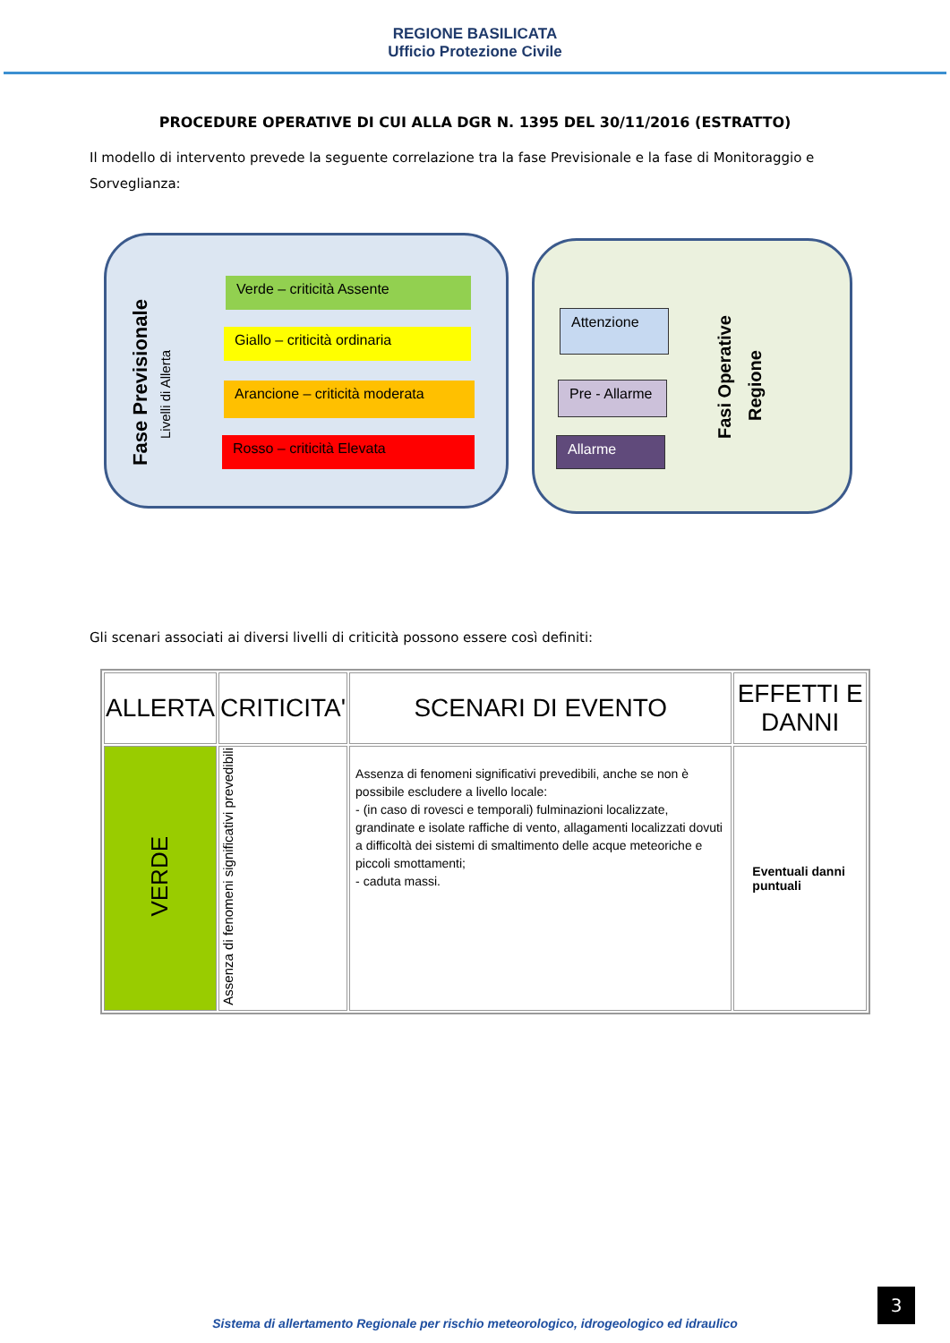REGIONE BASILICATA
Ufficio Protezione Civile
PROCEDURE OPERATIVE DI CUI ALLA DGR N. 1395 DEL 30/11/2016 (ESTRATTO)
Il modello di intervento prevede la seguente correlazione tra la fase Previsionale e la fase di Monitoraggio e Sorveglianza:
Fase Previsionale
Livelli di Allerta
Verde – criticità Assente
Giallo – criticità ordinaria
Arancione – criticità moderata
Rosso – criticità Elevata
Attenzione
Pre - Allarme
Allarme
Fasi Operative
Regione
Gli scenari associati ai diversi livelli di criticità possono essere così definiti:
| ALLERTA | CRITICITA' | SCENARI DI EVENTO | EFFETTI E DANNI |
| --- | --- | --- | --- |
| VERDE | Assenza di fenomeni significativi prevedibili | Assenza di fenomeni significativi prevedibili, anche se non è possibile escludere a livello locale: - (in caso di rovesci e temporali) fulminazioni localizzate, grandinate e isolate raffiche di vento, allagamenti localizzati dovuti a difficoltà dei sistemi di smaltimento delle acque meteoriche e piccoli smottamenti; - caduta massi. | Eventuali danni puntuali |
3
Sistema di allertamento Regionale per rischio meteorologico, idrogeologico ed idraulico